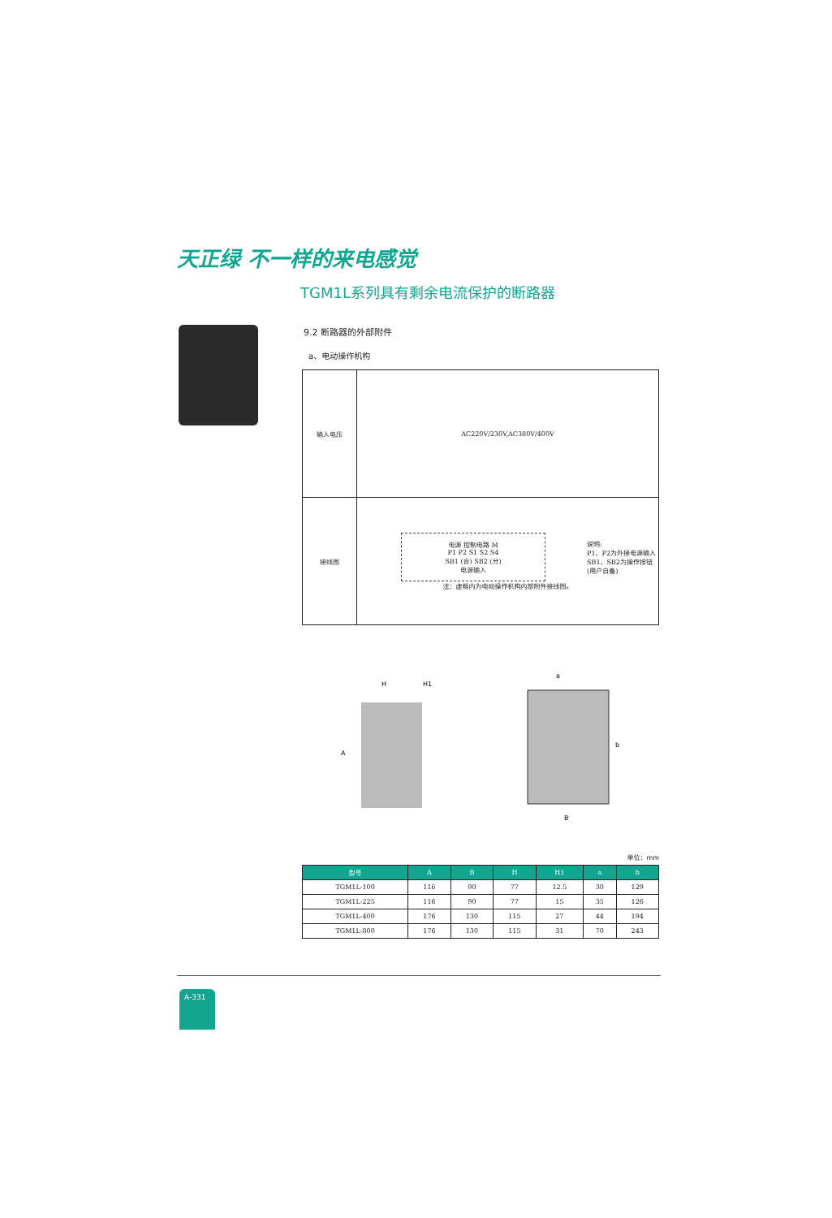天正绿 不一样的来电感觉
TGM1L系列具有剩余电流保护的断路器
9.2 断路器的外部附件
a、电动操作机构
| 输入电压 | AC220V/230V,AC380V/400V |
| 接线图 | 电源 控制电路 M P1 P2 S1 S2 S4 SB1 (合) SB2 (分) 电源输入 说明: P1、P2为外接电源输入 SB1、SB2为操作按钮 (用户自备) 注：虚框内为电动操作机构内部附件接线图。 |
H
H1
A
a
b
B
单位：mm
| 型号 | A | B | H | H1 | a | b |
| --- | --- | --- | --- | --- | --- | --- |
| TGM1L-100 | 116 | 90 | 77 | 12.5 | 30 | 129 |
| TGM1L-225 | 116 | 90 | 77 | 15 | 35 | 126 |
| TGM1L-400 | 176 | 130 | 115 | 27 | 44 | 194 |
| TGM1L-800 | 176 | 130 | 115 | 31 | 70 | 243 |
A-331